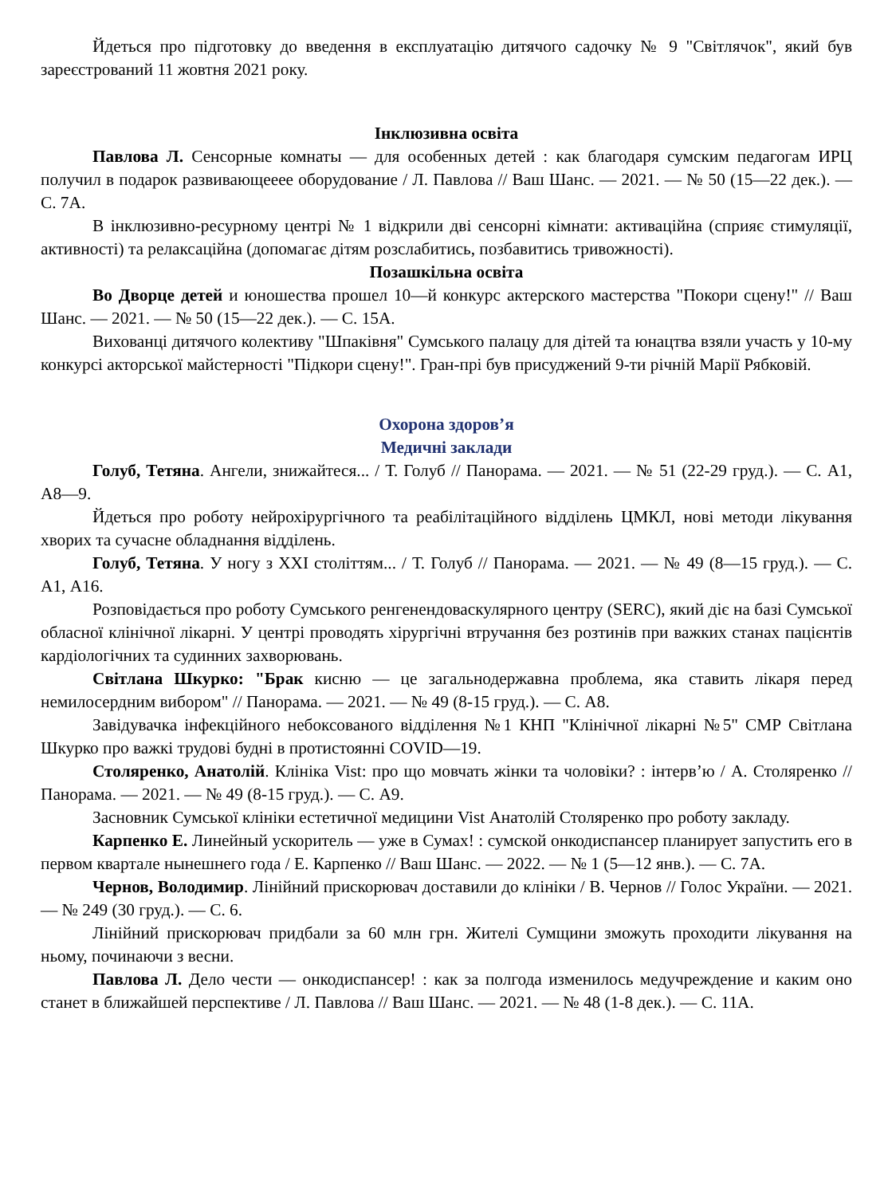Йдеться про підготовку до введення в експлуатацію дитячого садочку № 9 "Світлячок", який був зареєстрований 11 жовтня 2021 року.
Інклюзивна освіта
Павлова Л. Сенсорные комнаты — для особенных детей : как благодаря сумским педагогам ИРЦ получил в подарок развивающееее оборудование / Л. Павлова // Ваш Шанс. — 2021. — № 50 (15—22 дек.). — С. 7А.
В інклюзивно-ресурному центрі № 1 відкрили дві сенсорні кімнати: активаційна (сприяє стимуляції, активності) та релаксаційна (допомагає дітям розслабитись, позбавитись тривожності).
Позашкільна освіта
Во Дворце детей и юношества прошел 10—й конкурс актерского мастерства "Покори сцену!" // Ваш Шанс. — 2021. — № 50 (15—22 дек.). — С. 15А.
Вихованці дитячого колективу "Шпаківня" Сумського палацу для дітей та юнацтва взяли участь у 10-му конкурсі акторської майстерності "Підкори сцену!". Гран-прі був присуджений 9-ти річній Марії Рябковій.
Охорона здоров’я
Медичні заклади
Голуб, Тетяна. Ангели, знижайтеся... / Т. Голуб // Панорама. — 2021. — № 51 (22-29 груд.). — С. А1, А8—9.
Йдеться про роботу нейрохірургічного та реабілітаційного відділень ЦМКЛ, нові методи лікування хворих та сучасне обладнання відділень.
Голуб, Тетяна. У ногу з XXI століттям... / Т. Голуб // Панорама. — 2021. — № 49 (8—15 груд.). — С. А1, А16.
Розповідається про роботу Сумського ренгенендоваскулярного центру (SERC), який діє на базі Сумської обласної клінічної лікарні. У центрі проводять хірургічні втручання без розтинів при важких станах пацієнтів кардіологічних та судинних захворювань.
Світлана Шкурко: "Брак кисню — це загальнодержавна проблема, яка ставить лікаря перед немилосердним вибором" // Панорама. — 2021. — № 49 (8-15 груд.). — С. А8.
Завідувачка інфекційного небоксованого відділення №1 КНП "Клінічної лікарні №5" СМР Світлана Шкурко про важкі трудові будні в протистоянні COVID—19.
Столяренко, Анатолій. Клініка Vist: про що мовчать жінки та чоловіки? : інтерв’ю / А. Столяренко // Панорама. — 2021. — № 49 (8-15 груд.). — С. А9.
Засновник Сумської клініки естетичної медицини Vist Анатолій Столяренко про роботу закладу.
Карпенко Е. Линейный ускоритель — уже в Сумах! : сумской онкодиспансер планирует запустить его в первом квартале нынешнего года / Е. Карпенко // Ваш Шанс. — 2022. — № 1 (5—12 янв.). — С. 7А.
Чернов, Володимир. Лінійний прискорювач доставили до клініки / В. Чернов // Голос України. — 2021. — № 249 (30 груд.). — С. 6.
Лінійний прискорювач придбали за 60 млн грн. Жителі Сумщини зможуть проходити лікування на ньому, починаючи з весни.
Павлова Л. Дело чести — онкодиспансер! : как за полгода изменилось медучреждение и каким оно станет в ближайшей перспективе / Л. Павлова // Ваш Шанс. — 2021. — № 48 (1-8 дек.). — С. 11А.